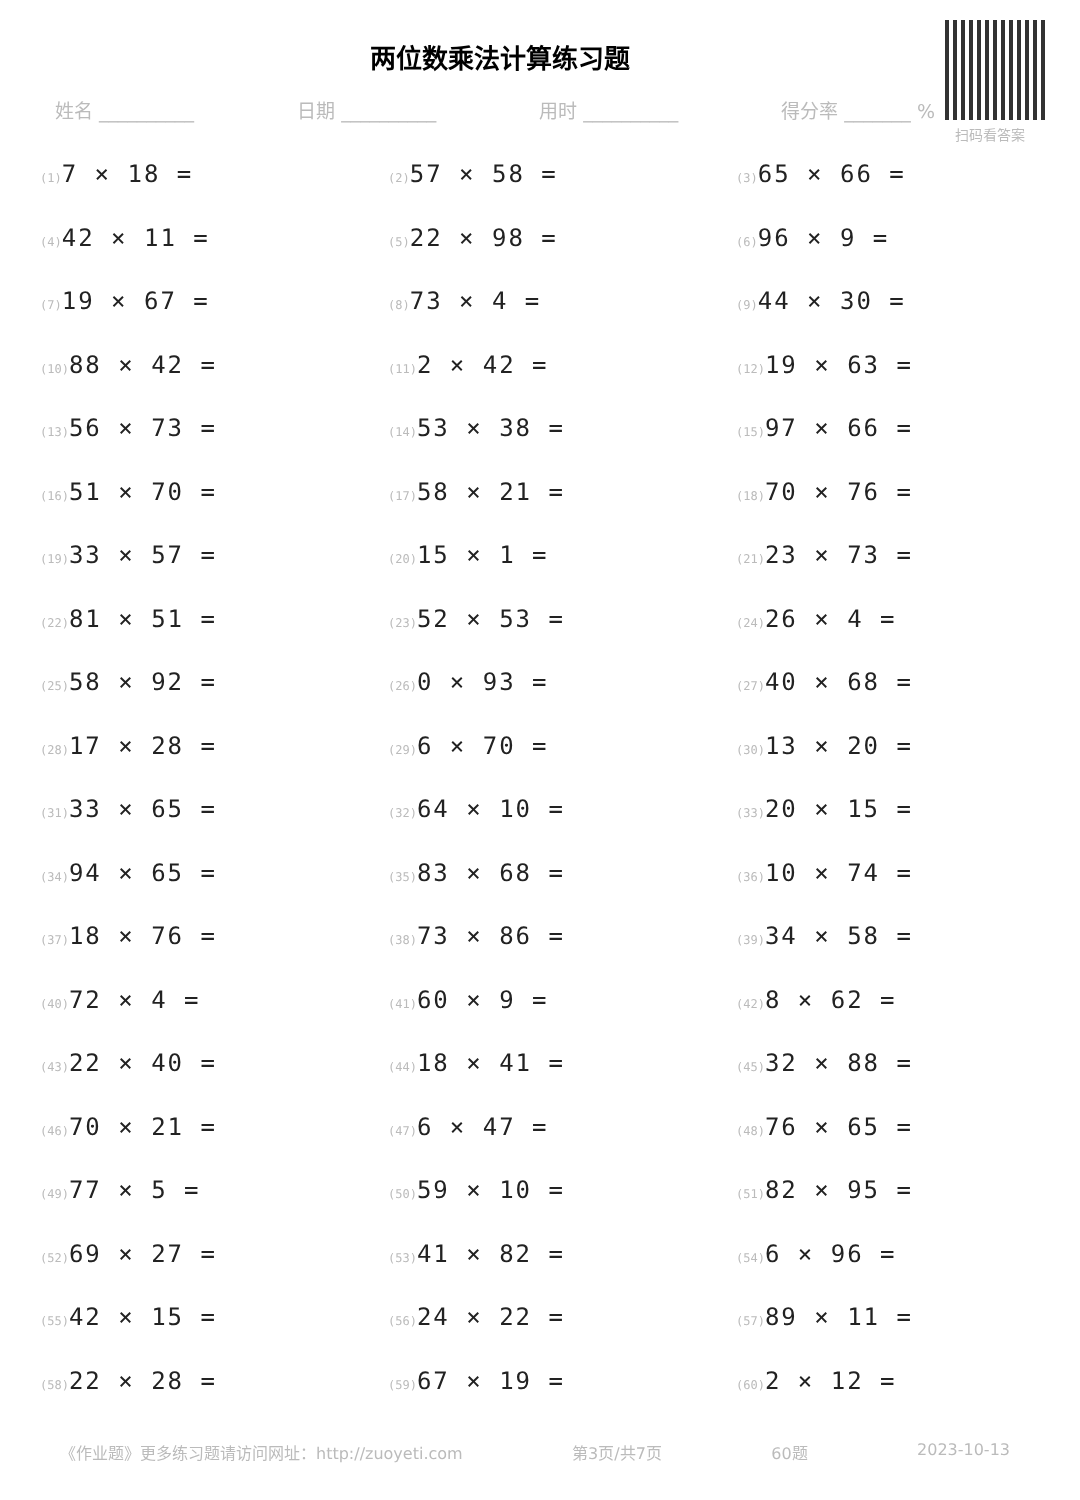两位数乘法计算练习题
姓名 __________ 日期 __________ 用时 __________ 得分率 _______ %
扫码看答案
(1) 7 × 18 =
(2) 57 × 58 =
(3) 65 × 66 =
(4) 42 × 11 =
(5) 22 × 98 =
(6) 96 × 9 =
(7) 19 × 67 =
(8) 73 × 4 =
(9) 44 × 30 =
(10) 88 × 42 =
(11) 2 × 42 =
(12) 19 × 63 =
(13) 56 × 73 =
(14) 53 × 38 =
(15) 97 × 66 =
(16) 51 × 70 =
(17) 58 × 21 =
(18) 70 × 76 =
(19) 33 × 57 =
(20) 15 × 1 =
(21) 23 × 73 =
(22) 81 × 51 =
(23) 52 × 53 =
(24) 26 × 4 =
(25) 58 × 92 =
(26) 0 × 93 =
(27) 40 × 68 =
(28) 17 × 28 =
(29) 6 × 70 =
(30) 13 × 20 =
(31) 33 × 65 =
(32) 64 × 10 =
(33) 20 × 15 =
(34) 94 × 65 =
(35) 83 × 68 =
(36) 10 × 74 =
(37) 18 × 76 =
(38) 73 × 86 =
(39) 34 × 58 =
(40) 72 × 4 =
(41) 60 × 9 =
(42) 8 × 62 =
(43) 22 × 40 =
(44) 18 × 41 =
(45) 32 × 88 =
(46) 70 × 21 =
(47) 6 × 47 =
(48) 76 × 65 =
(49) 77 × 5 =
(50) 59 × 10 =
(51) 82 × 95 =
(52) 69 × 27 =
(53) 41 × 82 =
(54) 6 × 96 =
(55) 42 × 15 =
(56) 24 × 22 =
(57) 89 × 11 =
(58) 22 × 28 =
(59) 67 × 19 =
(60) 2 × 12 =
《作业题》更多练习题请访问网址：http://zuoyeti.com 第3页/共7页 60题 2023-10-13